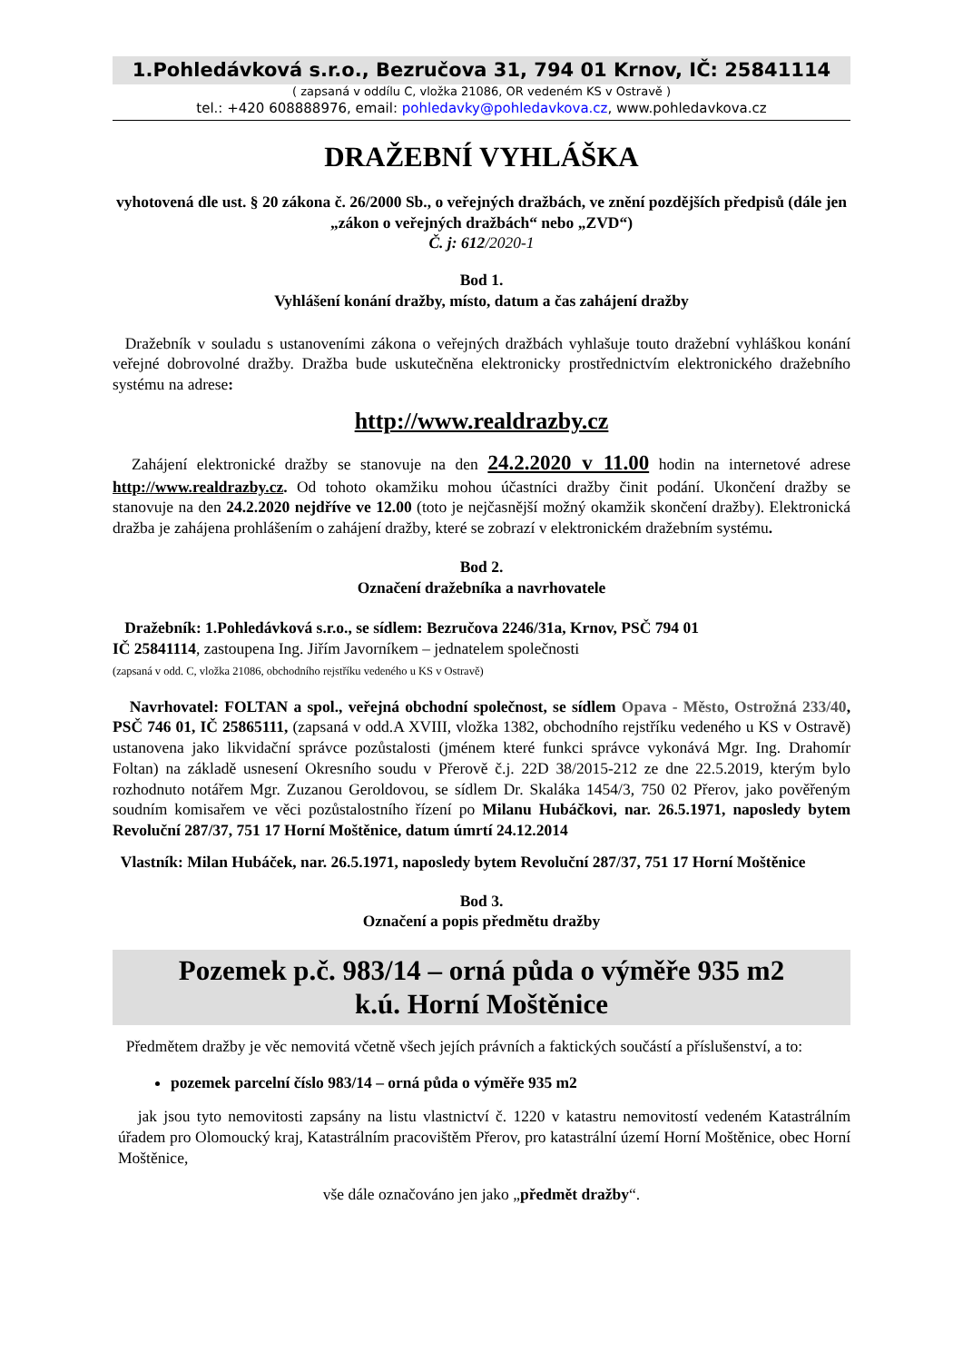1.Pohledávková s.r.o., Bezručova 31, 794 01 Krnov, IČ: 25841114
( zapsaná v oddílu C, vložka 21086, OR vedeném KS v Ostravě )
tel.: +420 608888976, email: pohledavky@pohledavkova.cz, www.pohledavkova.cz
DRAŽEBNÍ VYHLÁŠKA
vyhotovená dle ust. § 20 zákona č. 26/2000 Sb., o veřejných dražbách, ve znění pozdějších předpisů (dále jen „zákon o veřejných dražbách“ nebo „ZVD“)
Č. j: 612/2020-1
Bod 1.
Vyhlášení konání dražby, místo, datum a čas zahájení dražby
Dražebník v souladu s ustanoveními zákona o veřejných dražbách vyhlašuje touto dražební vyhláškou konání veřejné dobrovolné dražby. Dražba bude uskutečněna elektronicky prostřednictvím elektronického dražebního systému na adrese:
http://www.realdrazby.cz
Zahájení elektronické dražby se stanovuje na den 24.2.2020 v 11.00 hodin na internetové adrese http://www.realdrazby.cz. Od tohoto okamžiku mohou účastníci dražby činit podání. Ukončení dražby se stanovuje na den 24.2.2020 nejdříve ve 12.00 (toto je nejčasnější možný okamžik skončení dražby). Elektronická dražba je zahájena prohlášením o zahájení dražby, které se zobrazí v elektronickém dražebním systému.
Bod 2.
Označení dražebníka a navrhovatele
Dražebník: 1.Pohledávková s.r.o., se sídlem: Bezručova 2246/31a, Krnov, PSČ 794 01
IČ 25841114, zastoupena Ing. Jiřím Javorníkem – jednatelem společnosti
(zapsaná v odd. C, vložka 21086, obchodního rejstříku vedeného u KS v Ostravě)
Navrhovatel: FOLTAN a spol., veřejná obchodní společnost, se sídlem Opava - Město, Ostrožná 233/40, PSČ 746 01, IČ 25865111, (zapsaná v odd.A XVIII, vložka 1382, obchodního rejstříku vedeného u KS v Ostravě) ustanovena jako likvidační správce pozůstalosti (jménem které funkci správce vykonává Mgr. Ing. Drahomír Foltan) na základě usnesení Okresního soudu v Přerově č.j. 22D 38/2015-212 ze dne 22.5.2019, kterým bylo rozhodnuto notářem Mgr. Zuzanou Geroldovou, se sídlem Dr. Skaláka 1454/3, 750 02 Přerov, jako pověřeným soudním komisařem ve věci pozůstalostního řízení po Milanu Hubáčkovi, nar. 26.5.1971, naposledy bytem Revoluční 287/37, 751 17 Horní Moštěnice, datum úmrtí 24.12.2014
Vlastník: Milan Hubáček, nar. 26.5.1971, naposledy bytem Revoluční 287/37, 751 17 Horní Moštěnice
Bod 3.
Označení a popis předmětu dražby
Pozemek p.č. 983/14 – orná půda o výměře 935 m2
k.ú. Horní Moštěnice
Předmětem dražby je věc nemovitá včetně všech jejích právních a faktických součástí a příslušenství, a to:
pozemek parcelní číslo 983/14 – orná půda o výměře 935 m2
jak jsou tyto nemovitosti zapsány na listu vlastnictví č. 1220 v katastru nemovitostí vedeném Katastrálním úřadem pro Olomoucký kraj, Katastrálním pracovištěm Přerov, pro katastrální území Horní Moštěnice, obec Horní Moštěnice,
vše dále označováno jen jako „předmět dražby“.